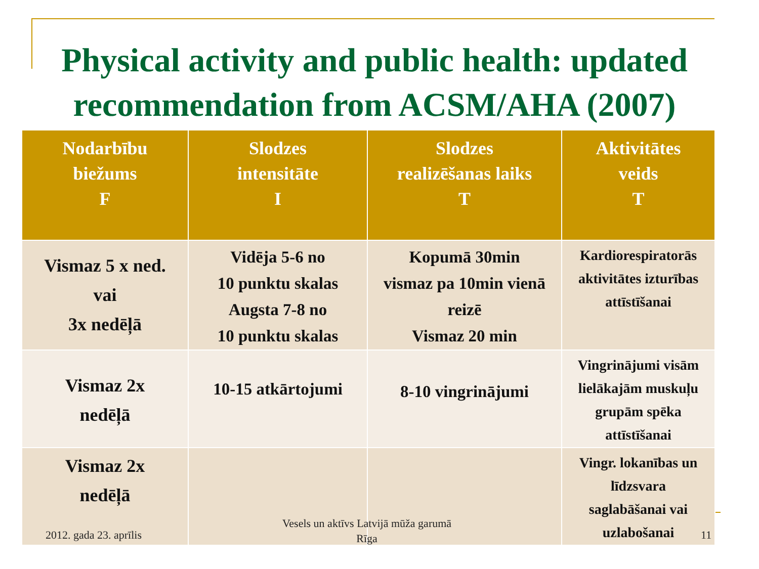Physical activity and public health: updated recommendation from ACSM/AHA (2007)
| Nodarbību biežums F | Slodzes intensitāte I | Slodzes realizēšanas laiks T | Aktivitātes veids T |
| --- | --- | --- | --- |
| Vismaz 5 x ned. vai 3x nedēļā | Vidēja 5-6 no 10 punktu skalas Augsta 7-8 no 10 punktu skalas | Kopumā 30min vismaz pa 10min vienā reizē Vismaz 20 min | Kardiorespiratorās aktivitātes izturības attīstīšanai |
| Vismaz 2x nedēļā | 10-15 atkārtojumi | 8-10 vingrinājumi | Vingrinājumi visām lielākajām muskuļu grupām spēka attīstīšanai |
| Vismaz 2x nedēļā | | | Vingr. lokanības un līdzsvara saglabāšanai vai uzlabošanai |
2012. gada 23. aprīlis
Vesels un aktīvs Latvijā mūža garumā
Rīga
11